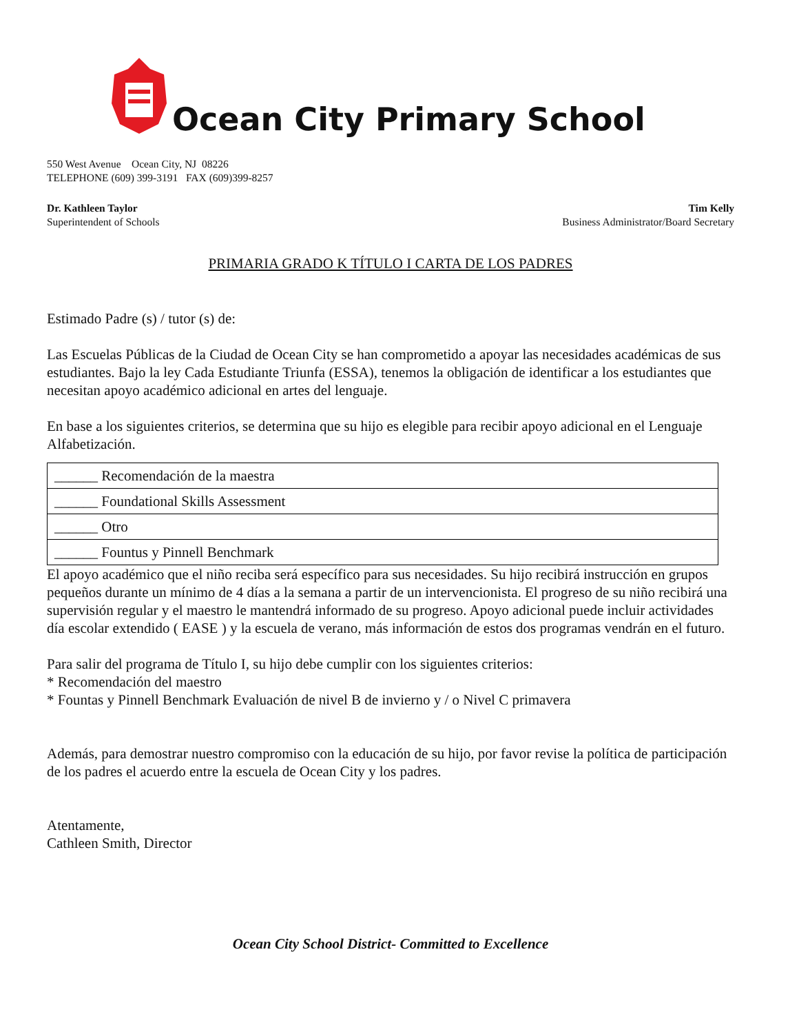Ocean City Primary School
550 West Avenue Ocean City, NJ 08226
TELEPHONE (609) 399-3191 FAX (609)399-8257
Dr. Kathleen Taylor
Superintendent of Schools
Tim Kelly
Business Administrator/Board Secretary
PRIMARIA GRADO K TÍTULO I CARTA DE LOS PADRES
Estimado Padre (s) / tutor (s) de:
Las Escuelas Públicas de la Ciudad de Ocean City se han comprometido a apoyar las necesidades académicas de sus estudiantes. Bajo la ley Cada Estudiante Triunfa (ESSA), tenemos la obligación de identificar a los estudiantes que necesitan apoyo académico adicional en artes del lenguaje.
En base a los siguientes criterios, se determina que su hijo es elegible para recibir apoyo adicional en el Lenguaje Alfabetización.
| ______ Recomendación de la maestra |
| ______ Foundational Skills Assessment |
| ______ Otro |
| ______ Fountus y Pinnell Benchmark |
El apoyo académico que el niño reciba será específico para sus necesidades. Su hijo recibirá instrucción en grupos pequeños durante un mínimo de 4 días a la semana a partir de un intervencionista. El progreso de su niño recibirá una supervisión regular y el maestro le mantendrá informado de su progreso. Apoyo adicional puede incluir actividades día escolar extendido ( EASE ) y la escuela de verano, más información de estos dos programas vendrán en el futuro.
Para salir del programa de Título I, su hijo debe cumplir con los siguientes criterios:
* Recomendación del maestro
* Fountas y Pinnell Benchmark Evaluación de nivel B de invierno y / o Nivel C primavera
Además, para demostrar nuestro compromiso con la educación de su hijo, por favor revise la política de participación de los padres el acuerdo entre la escuela de Ocean City y los padres.
Atentamente,
Cathleen Smith, Director
Ocean City School District- Committed to Excellence